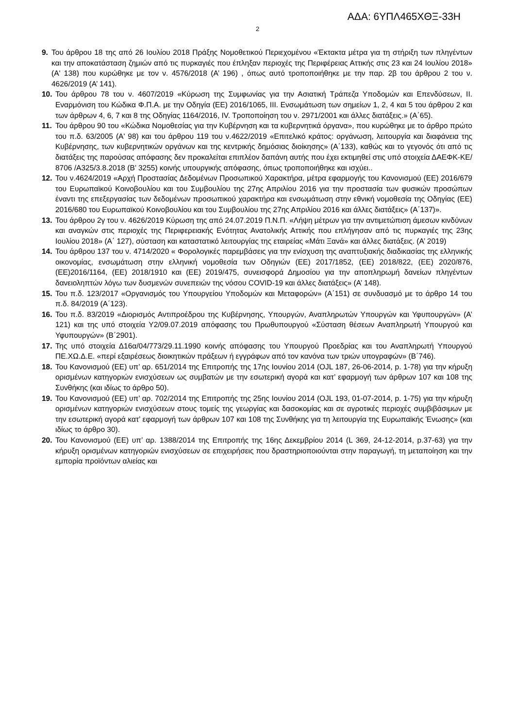ΑΔΑ: 6ΥΠΛ465ΧΘΞ-33Η
2
9. Του άρθρου 18 της από 26 Ιουλίου 2018 Πράξης Νομοθετικού Περιεχομένου «Έκτακτα μέτρα για τη στήριξη των πληγέντων και την αποκατάσταση ζημιών από τις πυρκαγιές που έπληξαν περιοχές της Περιφέρειας Αττικής στις 23 και 24 Ιουλίου 2018» (Α' 138) που κυρώθηκε με τον ν. 4576/2018 (Α’ 196) , όπως αυτό τροποποιήθηκε με την παρ. 2β του άρθρου 2 του ν. 4626/2019 (Α’ 141).
10. Του άρθρου 78 του ν. 4607/2019 «Κύρωση της Συμφωνίας για την Ασιατική Τράπεζα Υποδομών και Επενδύσεων, ΙΙ. Εναρμόνιση του Κώδικα Φ.Π.Α. με την Οδηγία (ΕΕ) 2016/1065, ΙΙΙ. Ενσωμάτωση των σημείων 1, 2, 4 και 5 του άρθρου 2 και των άρθρων 4, 6, 7 και 8 της Οδηγίας 1164/2016, IV. Τροποποίηση του ν. 2971/2001 και άλλες διατάξεις.» (Α΄65).
11. Του άρθρου 90 του «Κώδικα Νομοθεσίας για την Κυβέρνηση και τα κυβερνητικά όργανα», που κυρώθηκε με το άρθρο πρώτο του π.δ. 63/2005 (Α' 98) και του άρθρου 119 του ν.4622/2019 «Επιτελικό κράτος: οργάνωση, λειτουργία και διαφάνεια της Κυβέρνησης, των κυβερνητικών οργάνων και της κεντρικής δημόσιας διοίκησης» (Α΄133), καθώς και το γεγονός ότι από τις διατάξεις της παρούσας απόφασης δεν προκαλείται επιπλέον δαπάνη αυτής που έχει εκτιμηθεί στις υπό στοιχεία ΔΑΕΦΚ-ΚΕ/ 8706 /Α325/3.8.2018 (Β’ 3255) κοινής υπουργικής απόφασης, όπως τροποποιήθηκε και ισχύει..
12. Του ν.4624/2019 «Αρχή Προστασίας Δεδομένων Προσωπικού Χαρακτήρα, μέτρα εφαρμογής του Κανονισμού (ΕΕ) 2016/679 του Ευρωπαϊκού Κοινοβουλίου και του Συμβουλίου της 27ης Απριλίου 2016 για την προστασία των φυσικών προσώπων έναντι της επεξεργασίας των δεδομένων προσωπικού χαρακτήρα και ενσωμάτωση στην εθνική νομοθεσία της Οδηγίας (ΕΕ) 2016/680 του Ευρωπαϊκού Κοινοβουλίου και του Συμβουλίου της 27ης Απριλίου 2016 και άλλες διατάξεις» (Α΄137)».
13. Του άρθρου 2γ του ν. 4626/2019 Κύρωση της από 24.07.2019 Π.Ν.Π. «Λήψη μέτρων για την αντιμετώπιση άμεσων κινδύνων και αναγκών στις περιοχές της Περιφερειακής Ενότητας Ανατολικής Αττικής που επλήγησαν από τις πυρκαγιές της 23ης Ιουλίου 2018» (Α΄ 127), σύσταση και καταστατικό λειτουργίας της εταιρείας «Μάτι Ξανά» και άλλες διατάξεις. (Α’ 2019)
14. Του άρθρου 137 του ν. 4714/2020 « Φορολογικές παρεμβάσεις για την ενίσχυση της αναπτυξιακής διαδικασίας της ελληνικής οικονομίας, ενσωμάτωση στην ελληνική νομοθεσία των Οδηγιών (ΕΕ) 2017/1852, (ΕΕ) 2018/822, (ΕΕ) 2020/876, (ΕΕ)2016/1164, (ΕΕ) 2018/1910 και (ΕΕ) 2019/475, συνεισφορά Δημοσίου για την αποπληρωμή δανείων πληγέντων δανειοληπτών λόγω των δυσμενών συνεπειών της νόσου COVID-19 και άλλες διατάξεις» (Α’ 148).
15. Του π.δ. 123/2017 «Οργανισμός του Υπουργείου Υποδομών και Μεταφορών» (Α΄151) σε συνδυασμό με το άρθρο 14 του π.δ. 84/2019 (Α΄123).
16. Του π.δ. 83/2019 «Διορισμός Αντιπροέδρου της Κυβέρνησης, Υπουργών, Αναπληρωτών Υπουργών και Υφυπουργών» (Α’ 121) και της υπό στοιχεία Υ2/09.07.2019 απόφασης του Πρωθυπουργού «Σύσταση θέσεων Αναπληρωτή Υπουργού και Υφυπουργών» (Β΄2901).
17. Της υπό στοιχεία Δ16α/04/773/29.11.1990 κοινής απόφασης του Υπουργού Προεδρίας και του Αναπληρωτή Υπουργού ΠΕ.ΧΩ.Δ.Ε. «περί εξαιρέσεως διοικητικών πράξεων ή εγγράφων από τον κανόνα των τριών υπογραφών» (Β΄746).
18. Του Κανονισμού (ΕΕ) υπ’ αρ. 651/2014 της Επιτροπής της 17ης Ιουνίου 2014 (OJL 187, 26-06-2014, p. 1-78) για την κήρυξη ορισμένων κατηγοριών ενισχύσεων ως συμβατών με την εσωτερική αγορά και κατ’ εφαρμογή των άρθρων 107 και 108 της Συνθήκης (και ιδίως το άρθρο 50).
19. Του Κανονισμού (ΕΕ) υπ’ αρ. 702/2014 της Επιτροπής της 25ης Ιουνίου 2014 (OJL 193, 01-07-2014, p. 1-75) για την κήρυξη ορισμένων κατηγοριών ενισχύσεων στους τομείς της γεωργίας και δασοκομίας και σε αγροτικές περιοχές συμβιβάσιμων με την εσωτερική αγορά κατ’ εφαρμογή των άρθρων 107 και 108 της Συνθήκης για τη λειτουργία της Ευρωπαϊκής Ένωσης» (και ιδίως το άρθρο 30).
20. Του Κανονισμού (ΕΕ) υπ’ αρ. 1388/2014 της Επιτροπής της 16ης Δεκεμβρίου 2014 (L 369, 24-12-2014, p.37-63) για την κήρυξη ορισμένων κατηγοριών ενισχύσεων σε επιχειρήσεις που δραστηριοποιούνται στην παραγωγή, τη μεταποίηση και την εμπορία προϊόντων αλιείας και